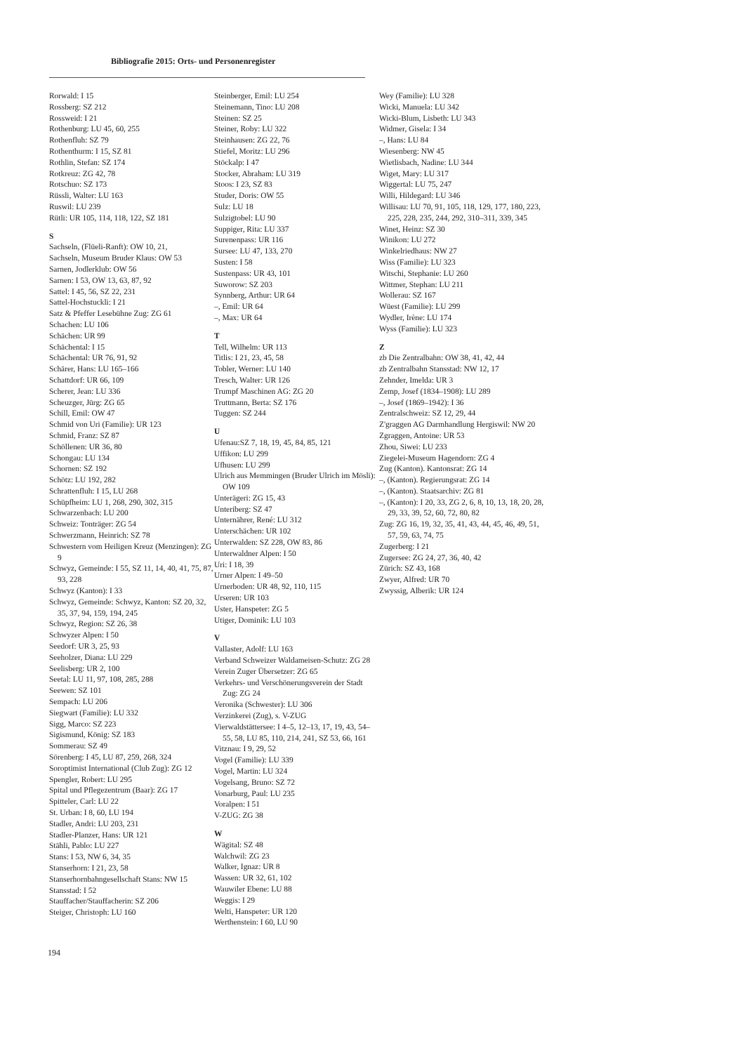Bibliografie 2015: Orts- und Personenregister
Rorwald: I 15
Rossberg: SZ 212
Rossweid: I 21
Rothenburg: LU 45, 60, 255
Rothenfluh: SZ 79
Rothenthurm: I 15, SZ 81
Rothlin, Stefan: SZ 174
Rotkreuz: ZG 42, 78
Rotschuo: SZ 173
Rüssli, Walter: LU 163
Ruswil: LU 239
Rütli: UR 105, 114, 118, 122, SZ 181
S
Sachseln, (Flüeli-Ranft): OW 10, 21,
Sachseln, Museum Bruder Klaus: OW 53
Sarnen, Jodlerklub: OW 56
Sarnen: I 53, OW 13, 63, 87, 92
Sattel: I 45, 56, SZ 22, 231
Sattel-Hochstuckli: I 21
Satz & Pfeffer Lesebühne Zug: ZG 61
Schachen: LU 106
Schächen: UR 99
Schächental: I 15
Schächental: UR 76, 91, 92
Schärer, Hans: LU 165–166
Schattdorf: UR 66, 109
Scherer, Jean: LU 336
Scheuzger, Jürg: ZG 65
Schill, Emil: OW 47
Schmid von Uri (Familie): UR 123
Schmid, Franz: SZ 87
Schöllenen: UR 36, 80
Schongau: LU 134
Schornen: SZ 192
Schötz: LU 192, 282
Schrattenfluh: I 15, LU 268
Schüpfheim: LU 1, 268, 290, 302, 315
Schwarzenbach: LU 200
Schweiz: Tonträger: ZG 54
Schwerzmann, Heinrich: SZ 78
Schwestern vom Heiligen Kreuz (Menzingen): ZG 9
Schwyz, Gemeinde: I 55, SZ 11, 14, 40, 41, 75, 87, 93, 228
Schwyz (Kanton): I 33
Schwyz, Gemeinde: Schwyz, Kanton: SZ 20, 32, 35, 37, 94, 159, 194, 245
Schwyz, Region: SZ 26, 38
Schwyzer Alpen: I 50
Seedorf: UR 3, 25, 93
Seeholzer, Diana: LU 229
Seelisberg: UR 2, 100
Seetal: LU 11, 97, 108, 285, 288
Seewen: SZ 101
Sempach: LU 206
Siegwart (Familie): LU 332
Sigg, Marco: SZ 223
Sigismund, König: SZ 183
Sommerau: SZ 49
Sörenberg: I 45, LU 87, 259, 268, 324
Soroptimist International (Club Zug): ZG 12
Spengler, Robert: LU 295
Spital und Pflegezentrum (Baar): ZG 17
Spitteler, Carl: LU 22
St. Urban: I 8, 60, LU 194
Stadler, Andri: LU 203, 231
Stadler-Planzer, Hans: UR 121
Stähli, Pablo: LU 227
Stans: I 53, NW 6, 34, 35
Stanserhorn: I 21, 23, 58
Stanserhornbahngesellschaft Stans: NW 15
Stansstad: I 52
Stauffacher/Stauffacherin: SZ 206
Steiger, Christoph: LU 160
Steinberger, Emil: LU 254
Steinemann, Tino: LU 208
Steinen: SZ 25
Steiner, Roby: LU 322
Steinhausen: ZG 22, 76
Stiefel, Moritz: LU 296
Stöckalp: I 47
Stocker, Abraham: LU 319
Stoos: I 23, SZ 83
Studer, Doris: OW 55
Sulz: LU 18
Sulzigtobel: LU 90
Suppiger, Rita: LU 337
Surenenpass: UR 116
Sursee: LU 47, 133, 270
Susten: I 58
Sustenpass: UR 43, 101
Suworow: SZ 203
Synnberg, Arthur: UR 64
–, Emil: UR 64
–, Max: UR 64
T
Tell, Wilhelm: UR 113
Titlis: I 21, 23, 45, 58
Tobler, Werner: LU 140
Tresch, Walter: UR 126
Trumpf Maschinen AG: ZG 20
Truttmann, Berta: SZ 176
Tuggen: SZ 244
U
Ufenau:SZ 7, 18, 19, 45, 84, 85, 121
Uffikon: LU 299
Ufhusen: LU 299
Ulrich aus Memmingen (Bruder Ulrich im Mösli): OW 109
Unterägeri: ZG 15, 43
Unteriberg: SZ 47
Unternährer, René: LU 312
Unterschächen: UR 102
Unterwalden: SZ 228, OW 83, 86
Unterwaldner Alpen: I 50
Uri: I 18, 39
Urner Alpen: I 49–50
Urnerboden: UR 48, 92, 110, 115
Urseren: UR 103
Uster, Hanspeter: ZG 5
Utiger, Dominik: LU 103
V
Vallaster, Adolf: LU 163
Verband Schweizer Waldameisen-Schutz: ZG 28
Verein Zuger Übersetzer: ZG 65
Verkehrs- und Verschönerungsverein der Stadt Zug: ZG 24
Veronika (Schwester): LU 306
Verzinkerei (Zug), s. V-ZUG
Vierwaldstättersee: I 4–5, 12–13, 17, 19, 43, 54–55, 58, LU 85, 110, 214, 241, SZ 53, 66, 161
Vitznau: I 9, 29, 52
Vogel (Familie): LU 339
Vogel, Martin: LU 324
Vogelsang, Bruno: SZ 72
Vonarburg, Paul: LU 235
Voralpen: I 51
V-ZUG: ZG 38
W
Wägital: SZ 48
Walchwil: ZG 23
Walker, Ignaz: UR 8
Wassen: UR 32, 61, 102
Wauwiler Ebene: LU 88
Weggis: I 29
Welti, Hanspeter: UR 120
Werthenstein: I 60, LU 90
Wey (Familie): LU 328
Wicki, Manuela: LU 342
Wicki-Blum, Lisbeth: LU 343
Widmer, Gisela: I 34
–, Hans: LU 84
Wiesenberg: NW 45
Wietlisbach, Nadine: LU 344
Wiget, Mary: LU 317
Wiggertal: LU 75, 247
Willi, Hildegard: LU 346
Willisau: LU 70, 91, 105, 118, 129, 177, 180, 223, 225, 228, 235, 244, 292, 310–311, 339, 345
Winet, Heinz: SZ 30
Winikon: LU 272
Winkelriedhaus: NW 27
Wiss (Familie): LU 323
Witschi, Stephanie: LU 260
Wittmer, Stephan: LU 211
Wollerau: SZ 167
Wüest (Familie): LU 299
Wydler, Irène: LU 174
Wyss (Familie): LU 323
Z
zb Die Zentralbahn: OW 38, 41, 42, 44
zb Zentralbahn Stansstad: NW 12, 17
Zehnder, Imelda: UR 3
Zemp, Josef (1834–1908): LU 289
–, Josef (1869–1942): I 36
Zentralschweiz: SZ 12, 29, 44
Z'graggen AG Darmhandlung Hergiswil: NW 20
Zgraggen, Antoine: UR 53
Zhou, Siwei: LU 233
Ziegelei-Museum Hagendorn: ZG 4
Zug (Kanton). Kantonsrat: ZG 14
–, (Kanton). Regierungsrat: ZG 14
–, (Kanton). Staatsarchiv: ZG 81
–, (Kanton): I 20, 33, ZG 2, 6, 8, 10, 13, 18, 20, 28, 29, 33, 39, 52, 60, 72, 80, 82
Zug: ZG 16, 19, 32, 35, 41, 43, 44, 45, 46, 49, 51, 57, 59, 63, 74, 75
Zugerberg: I 21
Zugersee: ZG 24, 27, 36, 40, 42
Zürich: SZ 43, 168
Zwyer, Alfred: UR 70
Zwyssig, Alberik: UR 124
194